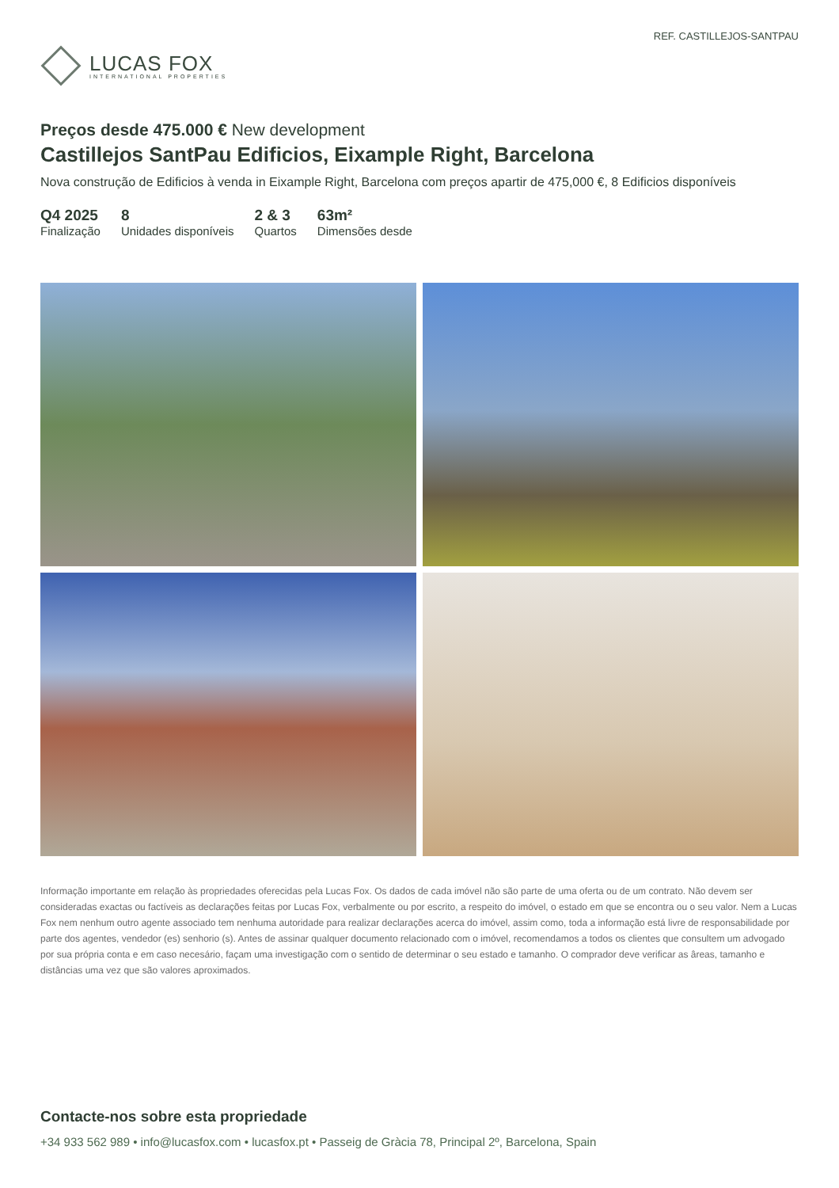LUCAS FOX
INTERNATIONAL PROPERTIES
REF. CASTILLEJOS-SANTPAU
Preços desde 475.000 € New development
Castillejos SantPau Edificios, Eixample Right, Barcelona
Nova construção de Edificios à venda in Eixample Right, Barcelona com preços apartir de 475,000 €, 8 Edificios disponíveis
Q4 2025
Finalização
8
Unidades disponíveis
2 & 3
Quartos
63m²
Dimensões desde
Informação importante em relação às propriedades oferecidas pela Lucas Fox. Os dados de cada imóvel não são parte de uma oferta ou de um contrato. Não devem ser consideradas exactas ou factíveis as declarações feitas por Lucas Fox, verbalmente ou por escrito, a respeito do imóvel, o estado em que se encontra ou o seu valor. Nem a Lucas Fox nem nenhum outro agente associado tem nenhuma autoridade para realizar declarações acerca do imóvel, assim como, toda a informação está livre de responsabilidade por parte dos agentes, vendedor (es) senhorio (s). Antes de assinar qualquer documento relacionado com o imóvel, recomendamos a todos os clientes que consultem um advogado por sua própria conta e em caso necesário, façam uma investigação com o sentido de determinar o seu estado e tamanho. O comprador deve verificar as âreas, tamanho e distâncias uma vez que são valores aproximados.
Contacte-nos sobre esta propriedade
+34 933 562 989 • info@lucasfox.com • lucasfox.pt • Passeig de Gràcia 78, Principal 2º, Barcelona, Spain